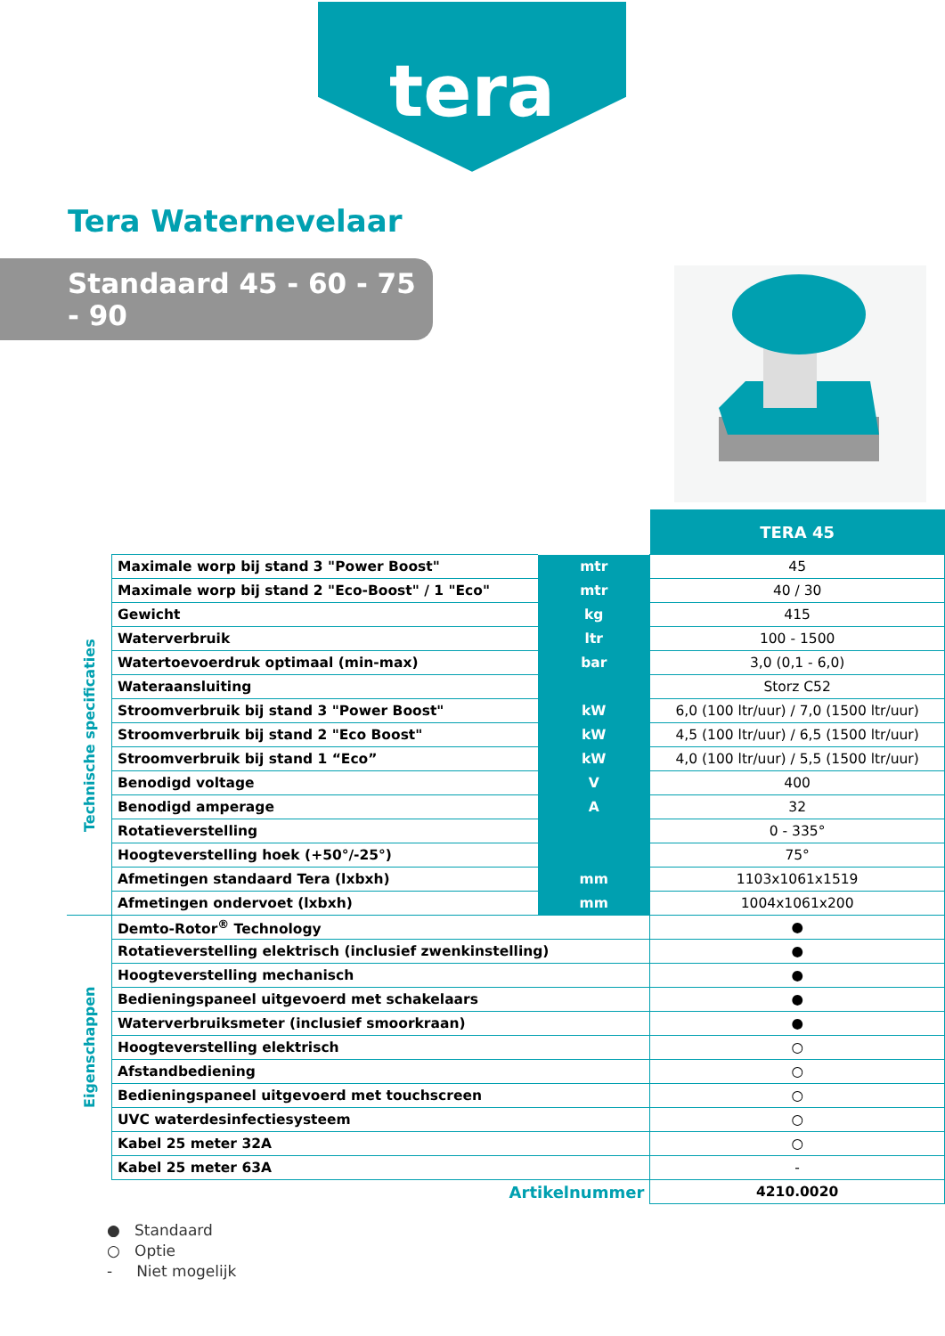tera
Tera Waternevelaar
Standaard 45 - 60 - 75 - 90
| | | | TERA 45 |
| Technische specificaties | Maximale worp bij stand 3 "Power Boost" | mtr | 45 |
| | Maximale worp bij stand 2 "Eco-Boost" / 1 "Eco" | mtr | 40 / 30 |
| | Gewicht | kg | 415 |
| | Waterverbruik | ltr | 100 - 1500 |
| | Watertoevoerdruk optimaal (min-max) | bar | 3,0 (0,1 - 6,0) |
| | Wateraansluiting | | Storz C52 |
| | Stroomverbruik bij stand 3 "Power Boost" | kW | 6,0 (100 ltr/uur) / 7,0 (1500 ltr/uur) |
| | Stroomverbruik bij stand 2 "Eco Boost" | kW | 4,5 (100 ltr/uur) / 6,5 (1500 ltr/uur) |
| | Stroomverbruik bij stand 1 “Eco” | kW | 4,0 (100 ltr/uur) / 5,5 (1500 ltr/uur) |
| | Benodigd voltage | V | 400 |
| | Benodigd amperage | A | 32 |
| | Rotatieverstelling | | 0 - 335° |
| | Hoogteverstelling hoek (+50°/-25°) | | 75° |
| | Afmetingen standaard Tera (lxbxh) | mm | 1103x1061x1519 |
| | Afmetingen ondervoet (lxbxh) | mm | 1004x1061x200 |
| Eigenschappen | Demto-Rotor<sup>®</sup> Technology | | ● |
| | Rotatieverstelling elektrisch (inclusief zwenkinstelling) | | ● |
| | Hoogteverstelling mechanisch | | ● |
| | Bedieningspaneel uitgevoerd met schakelaars | | ● |
| | Waterverbruiksmeter (inclusief smoorkraan) | | ● |
| | Hoogteverstelling elektrisch | | ○ |
| | Afstandbediening | | ○ |
| | Bedieningspaneel uitgevoerd met touchscreen | | ○ |
| | UVC waterdesinfectiesysteem | | ○ |
| | Kabel 25 meter 32A | | ○ |
| | Kabel 25 meter 63A | | - |
| | Artikelnummer | | 4210.0020 |
● Standaard
○ Optie
- Niet mogelijk